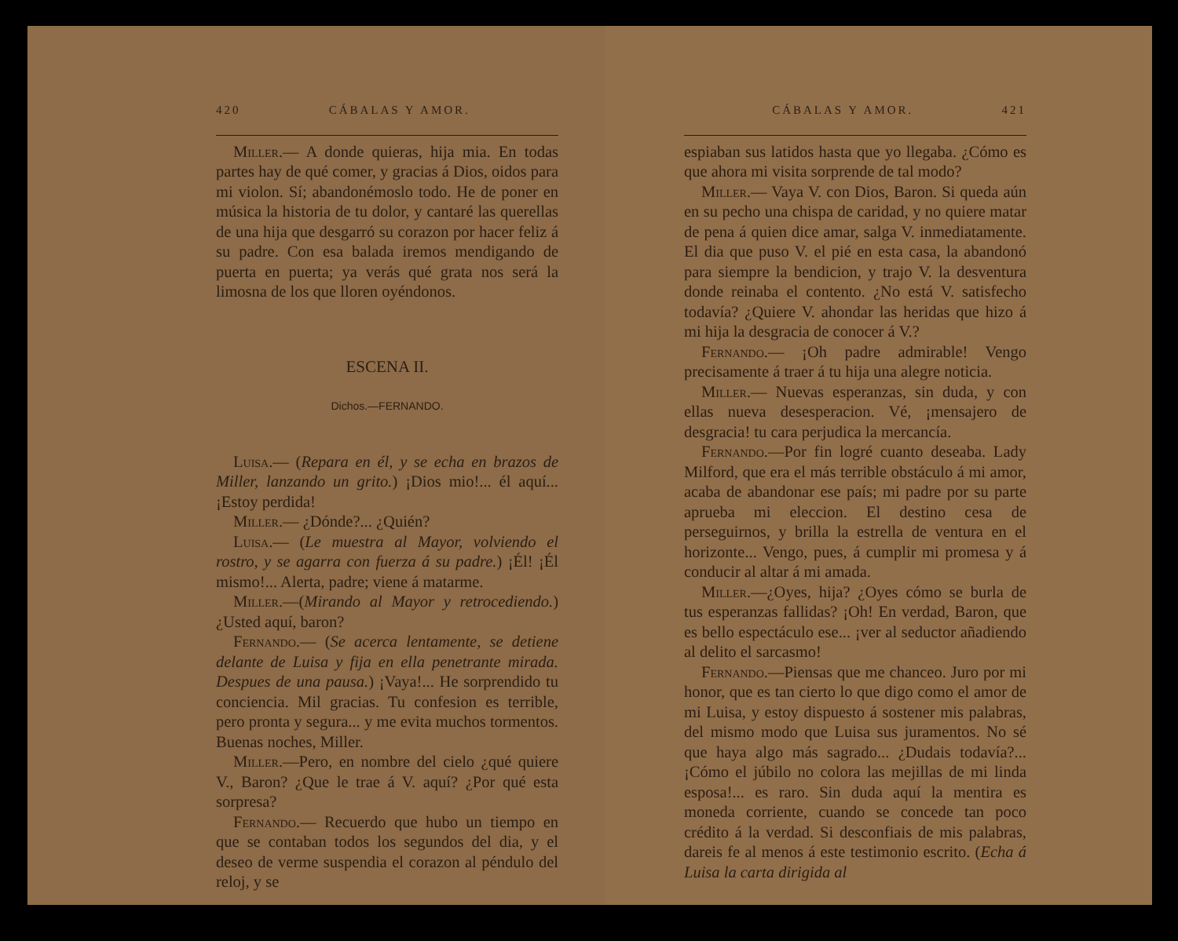420 CÁBALAS Y AMOR.
Miller.— A donde quieras, hija mia. En todas partes hay de qué comer, y gracias á Dios, oidos para mi violon. Sí; abandonémoslo todo. He de poner en música la historia de tu dolor, y cantaré las querellas de una hija que desgarró su corazon por hacer feliz á su padre. Con esa balada iremos mendigando de puerta en puerta; ya verás qué grata nos será la limosna de los que lloren oyéndonos.
ESCENA II.
Dichos.—FERNANDO.
Luisa.— (Repara en él, y se echa en brazos de Miller, lanzando un grito.) ¡Dios mio!... él aquí... ¡Estoy perdida!
Miller.— ¿Dónde?... ¿Quién?
Luisa.— (Le muestra al Mayor, volviendo el rostro, y se agarra con fuerza á su padre.) ¡Él! ¡Él mismo!... Alerta, padre; viene á matarme.
Miller.—(Mirando al Mayor y retrocediendo.) ¿Usted aquí, baron?
Fernando.— (Se acerca lentamente, se detiene delante de Luisa y fija en ella penetrante mirada. Despues de una pausa.) ¡Vaya!... He sorprendido tu conciencia. Mil gracias. Tu confesion es terrible, pero pronta y segura... y me evita muchos tormentos. Buenas noches, Miller.
Miller.—Pero, en nombre del cielo ¿qué quiere V., Baron? ¿Que le trae á V. aquí? ¿Por qué esta sorpresa?
Fernando.— Recuerdo que hubo un tiempo en que se contaban todos los segundos del dia, y el deseo de verme suspendia el corazon al péndulo del reloj, y se
CÁBALAS Y AMOR. 421
espiaban sus latidos hasta que yo llegaba. ¿Cómo es que ahora mi visita sorprende de tal modo?
Miller.— Vaya V. con Dios, Baron. Si queda aún en su pecho una chispa de caridad, y no quiere matar de pena á quien dice amar, salga V. inmediatamente. El dia que puso V. el pié en esta casa, la abandonó para siempre la bendicion, y trajo V. la desventura donde reinaba el contento. ¿No está V. satisfecho todavía? ¿Quiere V. ahondar las heridas que hizo á mi hija la desgracia de conocer á V.?
Fernando.— ¡Oh padre admirable! Vengo precisamente á traer á tu hija una alegre noticia.
Miller.— Nuevas esperanzas, sin duda, y con ellas nueva desesperacion. Vé, ¡mensajero de desgracia! tu cara perjudica la mercancía.
Fernando.—Por fin logré cuanto deseaba. Lady Milford, que era el más terrible obstáculo á mi amor, acaba de abandonar ese país; mi padre por su parte aprueba mi eleccion. El destino cesa de perseguirnos, y brilla la estrella de ventura en el horizonte... Vengo, pues, á cumplir mi promesa y á conducir al altar á mi amada.
Miller.—¿Oyes, hija? ¿Oyes cómo se burla de tus esperanzas fallidas? ¡Oh! En verdad, Baron, que es bello espectáculo ese... ¡ver al seductor añadiendo al delito el sarcasmo!
Fernando.—Piensas que me chanceo. Juro por mi honor, que es tan cierto lo que digo como el amor de mi Luisa, y estoy dispuesto á sostener mis palabras, del mismo modo que Luisa sus juramentos. No sé que haya algo más sagrado... ¿Dudais todavía?... ¡Cómo el júbilo no colora las mejillas de mi linda esposa!... es raro. Sin duda aquí la mentira es moneda corriente, cuando se concede tan poco crédito á la verdad. Si desconfiais de mis palabras, dareis fe al menos á este testimonio escrito. (Echa á Luisa la carta dirigida al